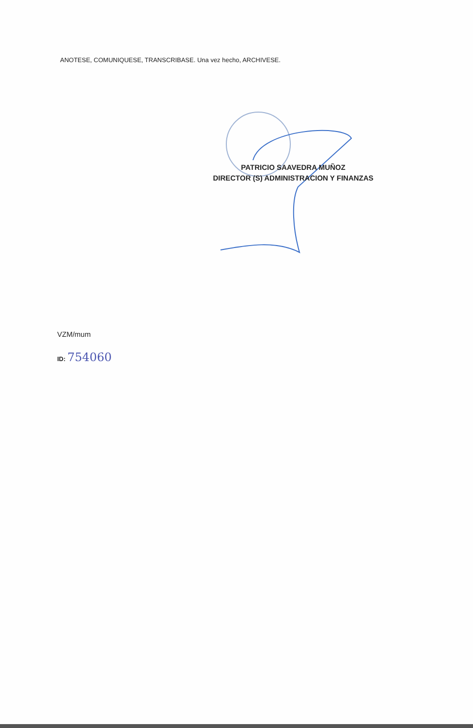ANOTESE, COMUNIQUESE, TRANSCRIBASE. Una vez hecho, ARCHIVESE.
PATRICIO SAAVEDRA MUÑOZ
DIRECTOR (S) ADMINISTRACION Y FINANZAS
VZM/mum
ID: 754060